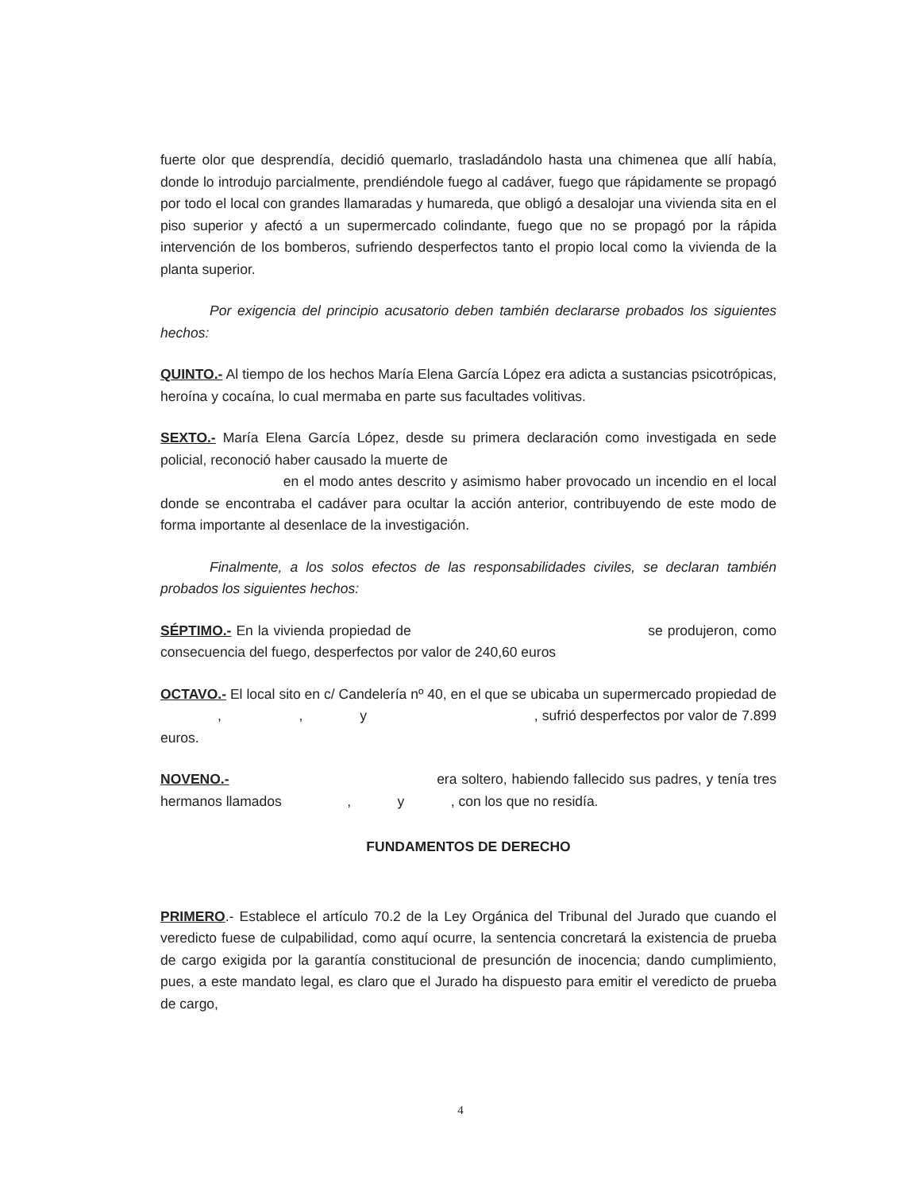fuerte olor que desprendía, decidió quemarlo, trasladándolo hasta una chimenea que allí había, donde lo introdujo parcialmente, prendiéndole fuego al cadáver, fuego que rápidamente se propagó por todo el local con grandes llamaradas y humareda, que obligó a desalojar una vivienda sita en el piso superior y afectó a un supermercado colindante, fuego que no se propagó por la rápida intervención de los bomberos, sufriendo desperfectos tanto el propio local como la vivienda de la planta superior.
Por exigencia del principio acusatorio deben también declararse probados los siguientes hechos:
QUINTO.- Al tiempo de los hechos María Elena García López era adicta a sustancias psicotrópicas, heroína y cocaína, lo cual mermaba en parte sus facultades volitivas.
SEXTO.- María Elena García López, desde su primera declaración como investigada en sede policial, reconoció haber causado la muerte de
en el modo antes descrito y asimismo haber provocado un incendio en el local donde se encontraba el cadáver para ocultar la acción anterior, contribuyendo de este modo de forma importante al desenlace de la investigación.
Finalmente, a los solos efectos de las responsabilidades civiles, se declaran también probados los siguientes hechos:
SÉPTIMO.- En la vivienda propiedad de se produjeron, como consecuencia del fuego, desperfectos por valor de 240,60 euros
OCTAVO.- El local sito en c/ Candelería nº 40, en el que se ubicaba un supermercado propiedad de , , y , sufrió desperfectos por valor de 7.899 euros.
NOVENO.- era soltero, habiendo fallecido sus padres, y tenía tres hermanos llamados , y , con los que no residía.
FUNDAMENTOS DE DERECHO
PRIMERO.- Establece el artículo 70.2 de la Ley Orgánica del Tribunal del Jurado que cuando el veredicto fuese de culpabilidad, como aquí ocurre, la sentencia concretará la existencia de prueba de cargo exigida por la garantía constitucional de presunción de inocencia; dando cumplimiento, pues, a este mandato legal, es claro que el Jurado ha dispuesto para emitir el veredicto de prueba de cargo,
4